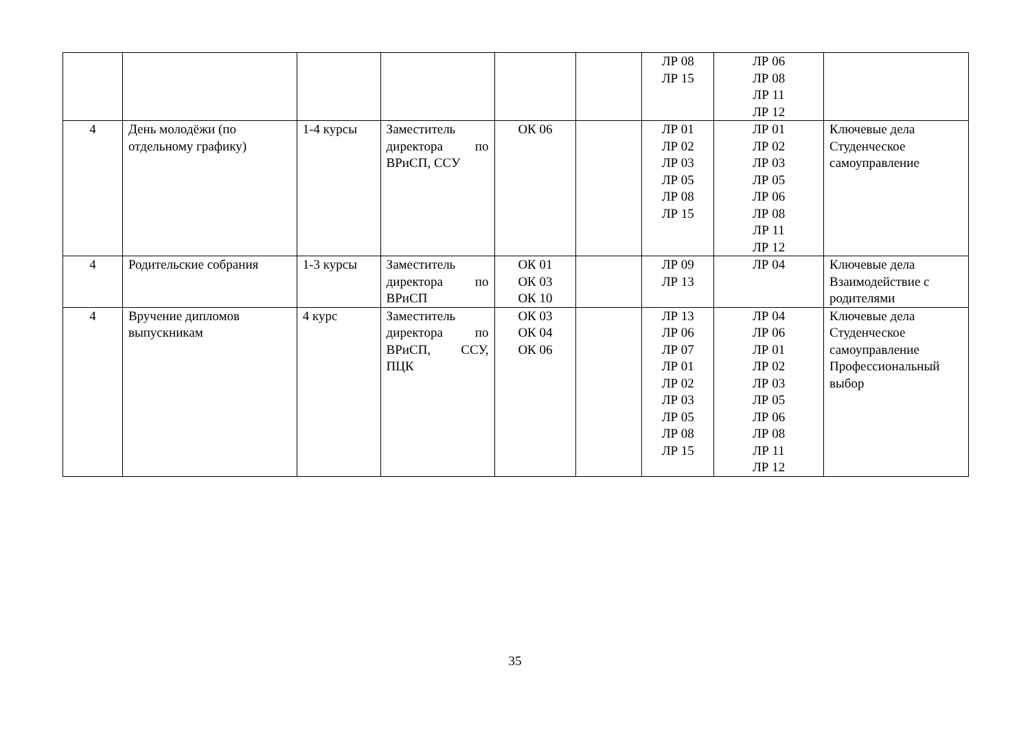| | | | | | | ЛР 08 ЛР 15 | ЛР 06 ЛР 08 ЛР 11 ЛР 12 | |
| 4 | День молодёжи (по отдельному графику) | 1-4 курсы | Заместитель директора по ВРиСП, ССУ | ОК 06 | | ЛР 01 ЛР 02 ЛР 03 ЛР 05 ЛР 08 ЛР 15 | ЛР 01 ЛР 02 ЛР 03 ЛР 05 ЛР 06 ЛР 08 ЛР 11 ЛР 12 | Ключевые дела Студенческое самоуправление |
| 4 | Родительские собрания | 1-3 курсы | Заместитель директора по ВРиСП | ОК 01 ОК 03 ОК 10 | | ЛР 09 ЛР 13 | ЛР 04 | Ключевые дела Взаимодействие с родителями |
| 4 | Вручение дипломов выпускникам | 4 курс | Заместитель директора по ВРиСП, ССУ, ПЦК | ОК 03 ОК 04 ОК 06 | | ЛР 13 ЛР 06 ЛР 07 ЛР 01 ЛР 02 ЛР 03 ЛР 05 ЛР 08 ЛР 15 | ЛР 04 ЛР 06 ЛР 01 ЛР 02 ЛР 03 ЛР 05 ЛР 06 ЛР 08 ЛР 11 ЛР 12 | Ключевые дела Студенческое самоуправление Профессиональный выбор |
35